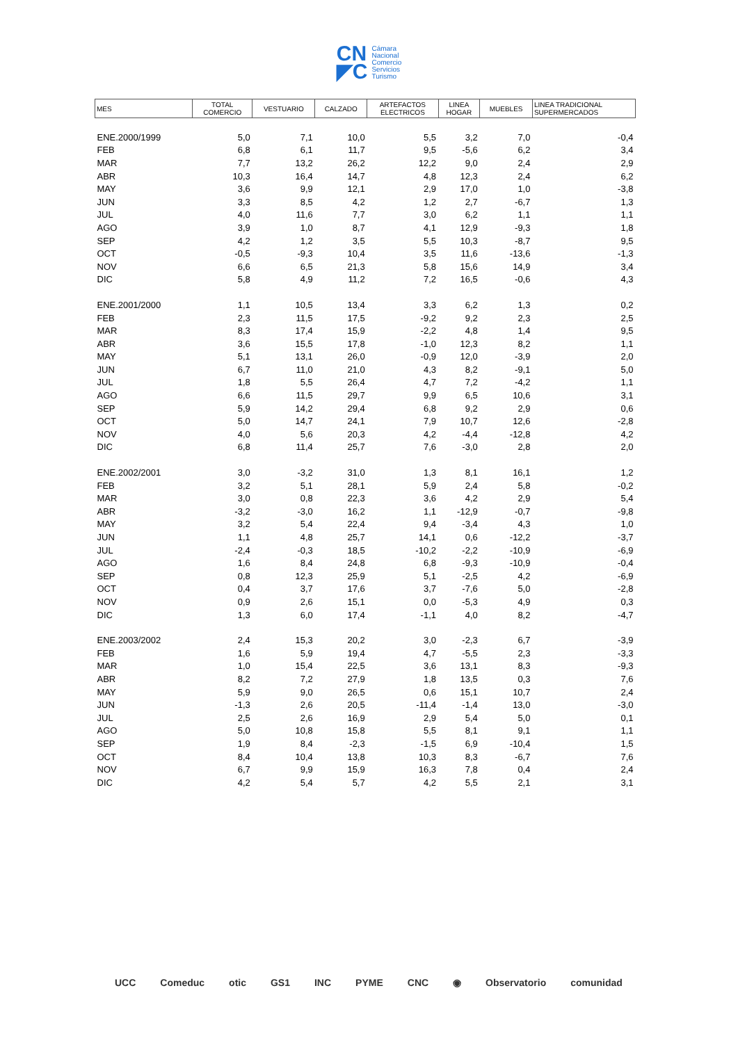CN
◤C
Cámara
Nacional
Comercio
Servicios
Turismo
| MES | TOTAL COMERCIO | VESTUARIO | CALZADO | ARTEFACTOS ELECTRICOS | LINEA HOGAR | MUEBLES | LINEA TRADICIONAL SUPERMERCADOS |
| --- | --- | --- | --- | --- | --- | --- | --- |
| ENE.2000/1999 | 5,0 | 7,1 | 10,0 | 5,5 | 3,2 | 7,0 | -0,4 |
| FEB | 6,8 | 6,1 | 11,7 | 9,5 | -5,6 | 6,2 | 3,4 |
| MAR | 7,7 | 13,2 | 26,2 | 12,2 | 9,0 | 2,4 | 2,9 |
| ABR | 10,3 | 16,4 | 14,7 | 4,8 | 12,3 | 2,4 | 6,2 |
| MAY | 3,6 | 9,9 | 12,1 | 2,9 | 17,0 | 1,0 | -3,8 |
| JUN | 3,3 | 8,5 | 4,2 | 1,2 | 2,7 | -6,7 | 1,3 |
| JUL | 4,0 | 11,6 | 7,7 | 3,0 | 6,2 | 1,1 | 1,1 |
| AGO | 3,9 | 1,0 | 8,7 | 4,1 | 12,9 | -9,3 | 1,8 |
| SEP | 4,2 | 1,2 | 3,5 | 5,5 | 10,3 | -8,7 | 9,5 |
| OCT | -0,5 | -9,3 | 10,4 | 3,5 | 11,6 | -13,6 | -1,3 |
| NOV | 6,6 | 6,5 | 21,3 | 5,8 | 15,6 | 14,9 | 3,4 |
| DIC | 5,8 | 4,9 | 11,2 | 7,2 | 16,5 | -0,6 | 4,3 |
| ENE.2001/2000 | 1,1 | 10,5 | 13,4 | 3,3 | 6,2 | 1,3 | 0,2 |
| FEB | 2,3 | 11,5 | 17,5 | -9,2 | 9,2 | 2,3 | 2,5 |
| MAR | 8,3 | 17,4 | 15,9 | -2,2 | 4,8 | 1,4 | 9,5 |
| ABR | 3,6 | 15,5 | 17,8 | -1,0 | 12,3 | 8,2 | 1,1 |
| MAY | 5,1 | 13,1 | 26,0 | -0,9 | 12,0 | -3,9 | 2,0 |
| JUN | 6,7 | 11,0 | 21,0 | 4,3 | 8,2 | -9,1 | 5,0 |
| JUL | 1,8 | 5,5 | 26,4 | 4,7 | 7,2 | -4,2 | 1,1 |
| AGO | 6,6 | 11,5 | 29,7 | 9,9 | 6,5 | 10,6 | 3,1 |
| SEP | 5,9 | 14,2 | 29,4 | 6,8 | 9,2 | 2,9 | 0,6 |
| OCT | 5,0 | 14,7 | 24,1 | 7,9 | 10,7 | 12,6 | -2,8 |
| NOV | 4,0 | 5,6 | 20,3 | 4,2 | -4,4 | -12,8 | 4,2 |
| DIC | 6,8 | 11,4 | 25,7 | 7,6 | -3,0 | 2,8 | 2,0 |
| ENE.2002/2001 | 3,0 | -3,2 | 31,0 | 1,3 | 8,1 | 16,1 | 1,2 |
| FEB | 3,2 | 5,1 | 28,1 | 5,9 | 2,4 | 5,8 | -0,2 |
| MAR | 3,0 | 0,8 | 22,3 | 3,6 | 4,2 | 2,9 | 5,4 |
| ABR | -3,2 | -3,0 | 16,2 | 1,1 | -12,9 | -0,7 | -9,8 |
| MAY | 3,2 | 5,4 | 22,4 | 9,4 | -3,4 | 4,3 | 1,0 |
| JUN | 1,1 | 4,8 | 25,7 | 14,1 | 0,6 | -12,2 | -3,7 |
| JUL | -2,4 | -0,3 | 18,5 | -10,2 | -2,2 | -10,9 | -6,9 |
| AGO | 1,6 | 8,4 | 24,8 | 6,8 | -9,3 | -10,9 | -0,4 |
| SEP | 0,8 | 12,3 | 25,9 | 5,1 | -2,5 | 4,2 | -6,9 |
| OCT | 0,4 | 3,7 | 17,6 | 3,7 | -7,6 | 5,0 | -2,8 |
| NOV | 0,9 | 2,6 | 15,1 | 0,0 | -5,3 | 4,9 | 0,3 |
| DIC | 1,3 | 6,0 | 17,4 | -1,1 | 4,0 | 8,2 | -4,7 |
| ENE.2003/2002 | 2,4 | 15,3 | 20,2 | 3,0 | -2,3 | 6,7 | -3,9 |
| FEB | 1,6 | 5,9 | 19,4 | 4,7 | -5,5 | 2,3 | -3,3 |
| MAR | 1,0 | 15,4 | 22,5 | 3,6 | 13,1 | 8,3 | -9,3 |
| ABR | 8,2 | 7,2 | 27,9 | 1,8 | 13,5 | 0,3 | 7,6 |
| MAY | 5,9 | 9,0 | 26,5 | 0,6 | 15,1 | 10,7 | 2,4 |
| JUN | -1,3 | 2,6 | 20,5 | -11,4 | -1,4 | 13,0 | -3,0 |
| JUL | 2,5 | 2,6 | 16,9 | 2,9 | 5,4 | 5,0 | 0,1 |
| AGO | 5,0 | 10,8 | 15,8 | 5,5 | 8,1 | 9,1 | 1,1 |
| SEP | 1,9 | 8,4 | -2,3 | -1,5 | 6,9 | -10,4 | 1,5 |
| OCT | 8,4 | 10,4 | 13,8 | 10,3 | 8,3 | -6,7 | 7,6 |
| NOV | 6,7 | 9,9 | 15,9 | 16,3 | 7,8 | 0,4 | 2,4 |
| DIC | 4,2 | 5,4 | 5,7 | 4,2 | 5,5 | 2,1 | 3,1 |
UCC Comeduc otic GS1 INC PYME CNC ◉ Observatorio comunidad